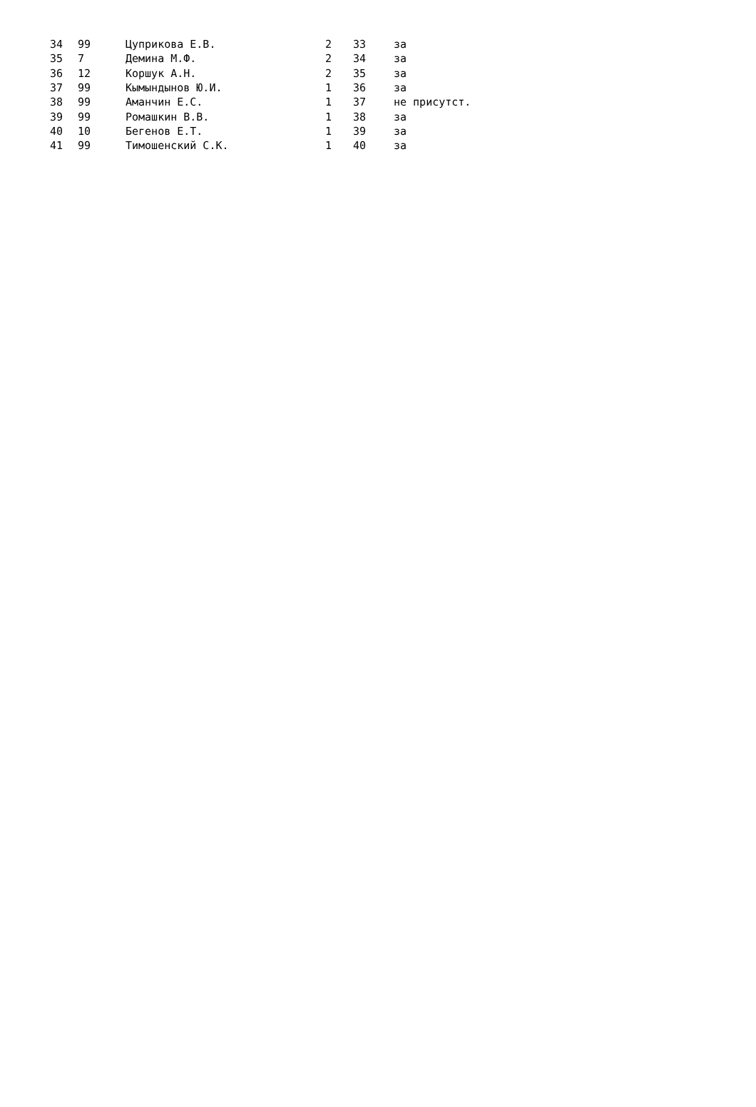| 34 | 99 | Цуприкова Е.В. | 2 | 33 | за |
| 35 | 7 | Демина М.Ф. | 2 | 34 | за |
| 36 | 12 | Коршук А.Н. | 2 | 35 | за |
| 37 | 99 | Кымындынов Ю.И. | 1 | 36 | за |
| 38 | 99 | Аманчин Е.С. | 1 | 37 | не присутст. |
| 39 | 99 | Ромашкин В.В. | 1 | 38 | за |
| 40 | 10 | Бегенов Е.Т. | 1 | 39 | за |
| 41 | 99 | Тимошенский С.К. | 1 | 40 | за |